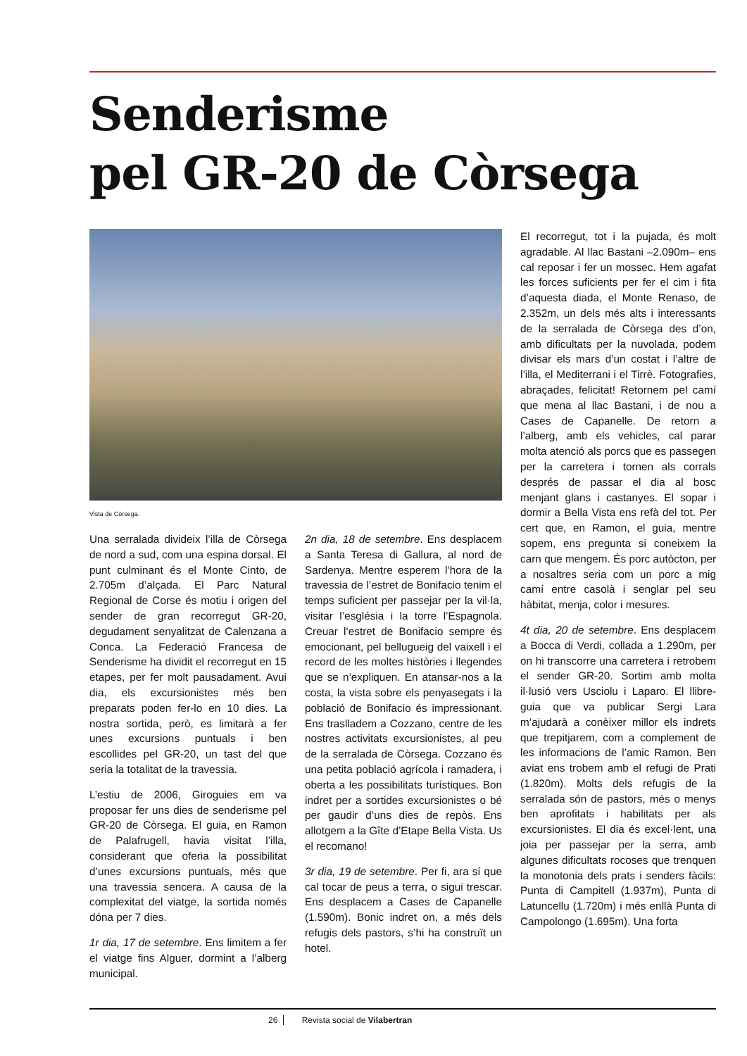Senderisme
pel GR-20 de Còrsega
Vista de Còrsega.
Una serralada divideix l’illa de Còrsega de nord a sud, com una espina dorsal. El punt culminant és el Monte Cinto, de 2.705m d’alçada. El Parc Natural Regional de Corse és motiu i origen del sender de gran recorregut GR-20, degudament senyalitzat de Calenzana a Conca. La Federació Francesa de Senderisme ha dividit el recorregut en 15 etapes, per fer molt pausadament. Avui dia, els excursionistes més ben preparats poden fer-lo en 10 dies. La nostra sortida, però, es limitarà a fer unes excursions puntuals i ben escollides pel GR-20, un tast del que seria la totalitat de la travessia.
L’estiu de 2006, Giroguies em va proposar fer uns dies de senderisme pel GR-20 de Còrsega. El guia, en Ramon de Palafrugell, havia visitat l’illa, considerant que oferia la possibilitat d’unes excursions puntuals, més que una travessia sencera. A causa de la complexitat del viatge, la sortida només dóna per 7 dies.
1r dia, 17 de setembre. Ens limitem a fer el viatge fins Alguer, dormint a l’alberg municipal.
2n dia, 18 de setembre. Ens desplacem a Santa Teresa di Gallura, al nord de Sardenya. Mentre esperem l’hora de la travessia de l’estret de Bonifacio tenim el temps suficient per passejar per la vil·la, visitar l’església i la torre l’Espagnola. Creuar l’estret de Bonifacio sempre és emocionant, pel bellugueig del vaixell i el record de les moltes històries i llegendes que se n’expliquen. En atansar-nos a la costa, la vista sobre els penyasegats i la població de Bonifacio és impressionant. Ens traslladem a Cozzano, centre de les nostres activitats excursionistes, al peu de la serralada de Còrsega. Cozzano és una petita població agrícola i ramadera, i oberta a les possibilitats turístiques. Bon indret per a sortides excursionistes o bé per gaudir d’uns dies de repòs. Ens allotgem a la Gîte d’Etape Bella Vista. Us el recomano!
3r dia, 19 de setembre. Per fi, ara sí que cal tocar de peus a terra, o sigui trescar. Ens desplacem a Cases de Capanelle (1.590m). Bonic indret on, a més dels refugis dels pastors, s’hi ha construït un hotel.
El recorregut, tot i la pujada, és molt agradable. Al llac Bastani –2.090m– ens cal reposar i fer un mossec. Hem agafat les forces suficients per fer el cim i fita d’aquesta diada, el Monte Renaso, de 2.352m, un dels més alts i interessants de la serralada de Còrsega des d’on, amb dificultats per la nuvolada, podem divisar els mars d’un costat i l’altre de l’illa, el Mediterrani i el Tirrè. Fotografies, abraçades, felicitat! Retornem pel camí que mena al llac Bastani, i de nou a Cases de Capanelle. De retorn a l’alberg, amb els vehicles, cal parar molta atenció als porcs que es passegen per la carretera i tornen als corrals després de passar el dia al bosc menjant glans i castanyes. El sopar i dormir a Bella Vista ens refà del tot. Per cert que, en Ramon, el guia, mentre sopem, ens pregunta si coneixem la carn que mengem. És porc autòcton, per a nosaltres seria com un porc a mig camí entre casolà i senglar pel seu hàbitat, menja, color i mesures.
4t dia, 20 de setembre. Ens desplacem a Bocca di Verdi, collada a 1.290m, per on hi transcorre una carretera i retrobem el sender GR-20. Sortim amb molta il·lusió vers Usciolu i Laparo. El llibre-guia que va publicar Sergi Lara m’ajudarà a conèixer millor els indrets que trepitjarem, com a complement de les informacions de l’amic Ramon. Ben aviat ens trobem amb el refugi de Prati (1.820m). Molts dels refugis de la serralada són de pastors, més o menys ben aprofitats i habilitats per als excursionistes. El dia és excel·lent, una joia per passejar per la serra, amb algunes dificultats rocoses que trenquen la monotonia dels prats i senders fàcils: Punta di Campitell (1.937m), Punta di Latuncellu (1.720m) i més enllà Punta di Campolongo (1.695m). Una forta
26 Revista social de Vilabertran